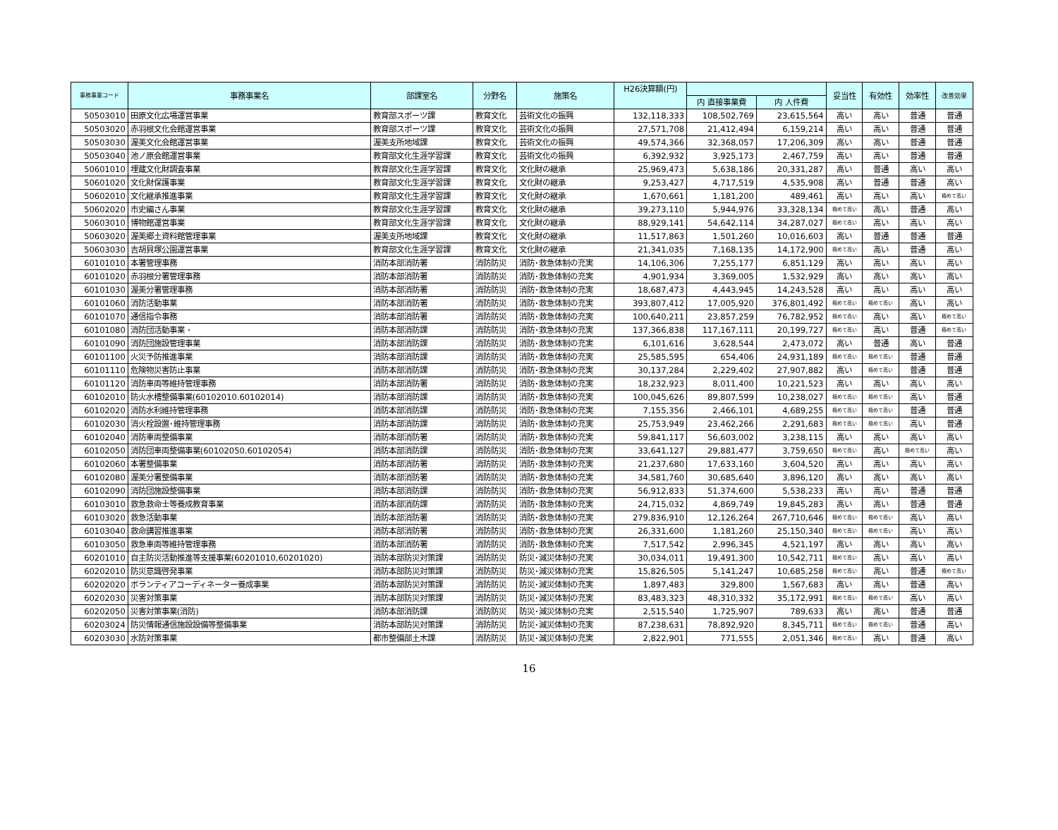| 事務事業コード | 事務事業名 | 部課室名 | 分野名 | 施策名 | H26決算額(円) | | | 妥当性 | 有効性 | 効率性 | 改善効果 |
| --- | --- | --- | --- | --- | --- | --- | --- | --- | --- | --- | --- |
| | | | | | | 内 直接事業費 | 内 人件費 | | | | |
| 50503010 | 田原文化広場運営事業 | 教育部スポーツ課 | 教育文化 | 芸術文化の振興 | 132,118,333 | 108,502,769 | 23,615,564 | 高い | 高い | 普通 | 普通 |
| 50503020 | 赤羽根文化会館運営事業 | 教育部スポーツ課 | 教育文化 | 芸術文化の振興 | 27,571,708 | 21,412,494 | 6,159,214 | 高い | 高い | 普通 | 普通 |
| 50503030 | 渥美文化会館運営事業 | 渥美支所地域課 | 教育文化 | 芸術文化の振興 | 49,574,366 | 32,368,057 | 17,206,309 | 高い | 高い | 普通 | 普通 |
| 50503040 | 池ノ原会館運営事業 | 教育部文化生涯学習課 | 教育文化 | 芸術文化の振興 | 6,392,932 | 3,925,173 | 2,467,759 | 高い | 高い | 普通 | 普通 |
| 50601010 | 埋蔵文化財調査事業 | 教育部文化生涯学習課 | 教育文化 | 文化財の継承 | 25,969,473 | 5,638,186 | 20,331,287 | 高い | 普通 | 高い | 高い |
| 50601020 | 文化財保護事業 | 教育部文化生涯学習課 | 教育文化 | 文化財の継承 | 9,253,427 | 4,717,519 | 4,535,908 | 高い | 普通 | 普通 | 高い |
| 50602010 | 文化継承推進事業 | 教育部文化生涯学習課 | 教育文化 | 文化財の継承 | 1,670,661 | 1,181,200 | 489,461 | 高い | 高い | 高い | 極めて高い |
| 50602020 | 市史編さん事業 | 教育部文化生涯学習課 | 教育文化 | 文化財の継承 | 39,273,110 | 5,944,976 | 33,328,134 | 極めて高い | 高い | 普通 | 高い |
| 50603010 | 博物館運営事業 | 教育部文化生涯学習課 | 教育文化 | 文化財の継承 | 88,929,141 | 54,642,114 | 34,287,027 | 極めて高い | 高い | 高い | 高い |
| 50603020 | 渥美郷土資料館管理事業 | 渥美支所地域課 | 教育文化 | 文化財の継承 | 11,517,863 | 1,501,260 | 10,016,603 | 高い | 普通 | 普通 | 普通 |
| 50603030 | 吉胡貝塚公園運営事業 | 教育部文化生涯学習課 | 教育文化 | 文化財の継承 | 21,341,035 | 7,168,135 | 14,172,900 | 極めて高い | 高い | 普通 | 高い |
| 60101010 | 本署管理事務 | 消防本部消防署 | 消防防災 | 消防･救急体制の充実 | 14,106,306 | 7,255,177 | 6,851,129 | 高い | 高い | 高い | 高い |
| 60101020 | 赤羽根分署管理事務 | 消防本部消防署 | 消防防災 | 消防･救急体制の充実 | 4,901,934 | 3,369,005 | 1,532,929 | 高い | 高い | 高い | 高い |
| 60101030 | 渥美分署管理事務 | 消防本部消防署 | 消防防災 | 消防･救急体制の充実 | 18,687,473 | 4,443,945 | 14,243,528 | 高い | 高い | 高い | 高い |
| 60101060 | 消防活動事業 | 消防本部消防署 | 消防防災 | 消防･救急体制の充実 | 393,807,412 | 17,005,920 | 376,801,492 | 極めて高い | 極めて高い | 高い | 高い |
| 60101070 | 通信指令事務 | 消防本部消防署 | 消防防災 | 消防･救急体制の充実 | 100,640,211 | 23,857,259 | 76,782,952 | 極めて高い | 高い | 高い | 極めて高い |
| 60101080 | 消防団活動事業 ･ | 消防本部消防課 | 消防防災 | 消防･救急体制の充実 | 137,366,838 | 117,167,111 | 20,199,727 | 極めて高い | 高い | 普通 | 極めて高い |
| 60101090 | 消防団施設管理事業 | 消防本部消防課 | 消防防災 | 消防･救急体制の充実 | 6,101,616 | 3,628,544 | 2,473,072 | 高い | 普通 | 高い | 普通 |
| 60101100 | 火災予防推進事業 | 消防本部消防課 | 消防防災 | 消防･救急体制の充実 | 25,585,595 | 654,406 | 24,931,189 | 極めて高い | 極めて高い | 普通 | 普通 |
| 60101110 | 危険物災害防止事業 | 消防本部消防課 | 消防防災 | 消防･救急体制の充実 | 30,137,284 | 2,229,402 | 27,907,882 | 高い | 極めて高い | 普通 | 普通 |
| 60101120 | 消防車両等維持管理事務 | 消防本部消防署 | 消防防災 | 消防･救急体制の充実 | 18,232,923 | 8,011,400 | 10,221,523 | 高い | 高い | 高い | 高い |
| 60102010 | 防火水槽整備事業(60102010.60102014) | 消防本部消防課 | 消防防災 | 消防･救急体制の充実 | 100,045,626 | 89,807,599 | 10,238,027 | 極めて高い | 極めて高い | 高い | 普通 |
| 60102020 | 消防水利維持管理事務 | 消防本部消防課 | 消防防災 | 消防･救急体制の充実 | 7,155,356 | 2,466,101 | 4,689,255 | 極めて高い | 極めて高い | 普通 | 普通 |
| 60102030 | 消火栓設置･維持管理事務 | 消防本部消防課 | 消防防災 | 消防･救急体制の充実 | 25,753,949 | 23,462,266 | 2,291,683 | 極めて高い | 極めて高い | 高い | 普通 |
| 60102040 | 消防車両整備事業 | 消防本部消防署 | 消防防災 | 消防･救急体制の充実 | 59,841,117 | 56,603,002 | 3,238,115 | 高い | 高い | 高い | 高い |
| 60102050 | 消防団車両整備事業(60102050.60102054) | 消防本部消防課 | 消防防災 | 消防･救急体制の充実 | 33,641,127 | 29,881,477 | 3,759,650 | 極めて高い | 高い | 極めて高い | 高い |
| 60102060 | 本署整備事業 | 消防本部消防署 | 消防防災 | 消防･救急体制の充実 | 21,237,680 | 17,633,160 | 3,604,520 | 高い | 高い | 高い | 高い |
| 60102080 | 渥美分署整備事業 | 消防本部消防署 | 消防防災 | 消防･救急体制の充実 | 34,581,760 | 30,685,640 | 3,896,120 | 高い | 高い | 高い | 高い |
| 60102090 | 消防団施設整備事業 | 消防本部消防課 | 消防防災 | 消防･救急体制の充実 | 56,912,833 | 51,374,600 | 5,538,233 | 高い | 高い | 普通 | 普通 |
| 60103010 | 救急救命士等養成教育事業 | 消防本部消防課 | 消防防災 | 消防･救急体制の充実 | 24,715,032 | 4,869,749 | 19,845,283 | 高い | 高い | 普通 | 普通 |
| 60103020 | 救急活動事業 | 消防本部消防署 | 消防防災 | 消防･救急体制の充実 | 279,836,910 | 12,126,264 | 267,710,646 | 極めて高い | 極めて高い | 高い | 高い |
| 60103040 | 救命講習推進事業 | 消防本部消防署 | 消防防災 | 消防･救急体制の充実 | 26,331,600 | 1,181,260 | 25,150,340 | 極めて高い | 極めて高い | 高い | 高い |
| 60103050 | 救急車両等維持管理事務 | 消防本部消防署 | 消防防災 | 消防･救急体制の充実 | 7,517,542 | 2,996,345 | 4,521,197 | 高い | 高い | 高い | 高い |
| 60201010 | 自主防災活動推進等支援事業(60201010,60201020) | 消防本部防災対策課 | 消防防災 | 防災･減災体制の充実 | 30,034,011 | 19,491,300 | 10,542,711 | 極めて高い | 高い | 高い | 高い |
| 60202010 | 防災意識啓発事業 | 消防本部防災対策課 | 消防防災 | 防災･減災体制の充実 | 15,826,505 | 5,141,247 | 10,685,258 | 極めて高い | 高い | 普通 | 極めて高い |
| 60202020 | ボランティアコーディネーター養成事業 | 消防本部防災対策課 | 消防防災 | 防災･減災体制の充実 | 1,897,483 | 329,800 | 1,567,683 | 高い | 高い | 普通 | 高い |
| 60202030 | 災害対策事業 | 消防本部防災対策課 | 消防防災 | 防災･減災体制の充実 | 83,483,323 | 48,310,332 | 35,172,991 | 極めて高い | 極めて高い | 高い | 高い |
| 60202050 | 災害対策事業(消防) | 消防本部消防課 | 消防防災 | 防災･減災体制の充実 | 2,515,540 | 1,725,907 | 789,633 | 高い | 高い | 普通 | 普通 |
| 60203024 | 防災情報通信施設設備等整備事業 | 消防本部防災対策課 | 消防防災 | 防災･減災体制の充実 | 87,238,631 | 78,892,920 | 8,345,711 | 極めて高い | 極めて高い | 普通 | 高い |
| 60203030 | 水防対策事業 | 都市整備部土木課 | 消防防災 | 防災･減災体制の充実 | 2,822,901 | 771,555 | 2,051,346 | 極めて高い | 高い | 普通 | 高い |
16